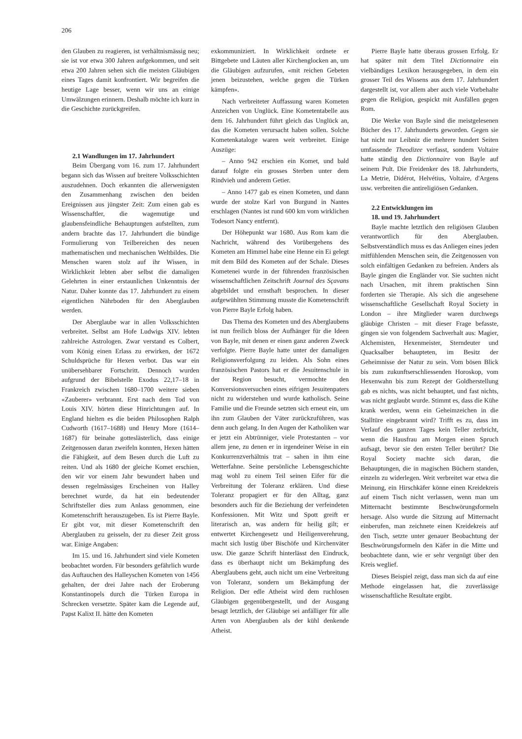206
den Glauben zu reagieren, ist verhältnismässig neu; sie ist vor etwa 300 Jahren aufgekommen, und seit etwa 200 Jahren sehen sich die meisten Gläubigen eines Tages damit konfrontiert. Wir begreifen die heutige Lage besser, wenn wir uns an einige Umwälzungen erinnern. Deshalb möchte ich kurz in die Geschichte zurückgreifen.
2.1 Wandlungen im 17. Jahrhundert
Beim Übergang vom 16. zum 17. Jahrhundert begann sich das Wissen auf breitere Volksschichten auszudehnen. Doch erkannten die allerwenigsten den Zusammenhang zwischen den beiden Ereignissen aus jüngster Zeit: Zum einen gab es Wissenschaftler, die wagemutige und glaubensfeindliche Behauptungen aufstellten, zum andern brachte das 17. Jahrhundert die bündige Formulierung von Teilbereichen des neuen mathematischen und mechanischen Weltbildes. Die Menschen waren stolz auf ihr Wissen, in Wirklichkeit lebten aber selbst die damaligen Gelehrten in einer erstaunlichen Unkenntnis der Natur. Daher konnte das 17. Jahrhundert zu einem eigentlichen Nährboden für den Aberglauben werden.
Der Aberglaube war in allen Volksschichten verbreitet. Selbst am Hofe Ludwigs XIV. lebten zahlreiche Astrologen. Zwar verstand es Colbert, vom König einen Erlass zu erwirken, der 1672 Schuldsprüche für Hexen verbot. Das war ein unübersehbarer Fortschritt. Dennoch wurden aufgrund der Bibelstelle Exodus 22,17–18 in Frankreich zwischen 1680–1700 weitere sieben «Zauberer» verbrannt. Erst nach dem Tod von Louis XIV. hörten diese Hinrichtungen auf. In England hielten es die beiden Philosophen Ralph Cudworth (1617–1688) und Henry More (1614–1687) für beinahe gotteslästerlich, dass einige Zeitgenossen daran zweifeln konnten, Hexen hätten die Fähigkeit, auf dem Besen durch die Luft zu reiten. Und als 1680 der gleiche Komet erschien, den wir vor einem Jahr bewundert haben und dessen regelmässiges Erscheinen von Halley berechnet wurde, da hat ein bedeutender Schriftsteller dies zum Anlass genommen, eine Kometenschrift herauszugeben. Es ist Pierre Bayle. Er gibt vor, mit dieser Kometenschrift den Aberglauben zu geisseln, der zu dieser Zeit gross war. Einige Angaben:
Im 15. und 16. Jahrhundert sind viele Kometen beobachtet worden. Für besonders gefährlich wurde das Auftauchen des Halleyschen Kometen von 1456 gehalten, der drei Jahre nach der Eroberung Konstantinopels durch die Türken Europa in Schrecken versetzte. Später kam die Legende auf, Papst Kalixt II. hätte den Kometen
exkommuniziert. In Wirklichkeit ordnete er Bittgebete und Läuten aller Kirchenglocken an, um die Gläubigen aufzurufen, «mit reichen Gebeten jenen beizustehen, welche gegen die Türken kämpfen».
Nach verbreiteter Auffassung waren Kometen Anzeichen von Unglück. Eine Kometentabelle aus dem 16. Jahrhundert führt gleich das Unglück an, das die Kometen verursacht haben sollen. Solche Kometenkataloge waren weit verbreitet. Einige Auszüge:
– Anno 942 erschien ein Komet, und bald darauf folgte ein grosses Sterben unter dem Rindvieh und anderem Getier.
– Anno 1477 gab es einen Kometen, und dann wurde der stolze Karl von Burgund in Nantes erschlagen (Nantes ist rund 600 km vom wirklichen Todesort Nancy entfernt).
Der Höhepunkt war 1680. Aus Rom kam die Nachricht, während des Vorübergehens des Kometen am Himmel habe eine Henne ein Ei gelegt mit dem Bild des Kometen auf der Schale. Dieses Kometenei wurde in der führenden französischen wissenschaftlichen Zeitschrift Journal des Sçavans abgebildet und ernsthaft besprochen. In dieser aufgewühlten Stimmung musste die Kometenschrift von Pierre Bayle Erfolg haben.
Das Thema des Kometen und des Aberglaubens ist nun freilich bloss der Aufhänger für die Ideen von Bayle, mit denen er einen ganz anderen Zweck verfolgte. Pierre Bayle hatte unter der damaligen Religionsverfolgung zu leiden. Als Sohn eines französischen Pastors hat er die Jesuitenschule in der Region besucht, vermochte den Konversionsversuchen eines eifrigen Jesuitenpaters nicht zu widerstehen und wurde katholisch. Seine Familie und die Freunde setzten sich erneut ein, um ihn zum Glauben der Väter zurückzuführen, was denn auch gelang. In den Augen der Katholiken war er jetzt ein Abtrünniger, viele Protestanten – vor allem jene, zu denen er in irgendeiner Weise in ein Konkurrenzverhältnis trat – sahen in ihm eine Wetterfahne. Seine persönliche Lebensgeschichte mag wohl zu einem Teil seinen Eifer für die Verbreitung der Toleranz erklären. Und diese Toleranz propagiert er für den Alltag, ganz besonders auch für die Beziehung der verfeindeten Konfessionen. Mit Witz und Spott greift er literarisch an, was andern für heilig gilt; er entwertet Kirchengesetz und Heiligenverehrung, macht sich lustig über Bischöfe und Kirchenväter usw. Die ganze Schrift hinterlässt den Eindruck, dass es überhaupt nicht um Bekämpfung des Aberglaubens geht, auch nicht um eine Verbreitung von Toleranz, sondern um Bekämpfung der Religion. Der edle Atheist wird dem ruchlosen Gläubigen gegenübergestellt, und der Ausgang besagt letztlich, der Gläubige sei anfälliger für alle Arten von Aberglauben als der kühl denkende Atheist.
Pierre Bayle hatte überaus grossen Erfolg. Er hat später mit dem Titel Dictionnaire ein vielbändiges Lexikon herausgegeben, in dem ein grosser Teil des Wissens aus dem 17. Jahrhundert dargestellt ist, vor allem aber auch viele Vorbehalte gegen die Religion, gespickt mit Ausfällen gegen Rom.
Die Werke von Bayle sind die meistgelesenen Bücher des 17. Jahrhunderts geworden. Gegen sie hat nicht nur Leibniz die mehrere hundert Seiten umfassende Theodizee verfasst, sondern Voltaire hatte ständig den Dictionnaire von Bayle auf seinem Pult. Die Freidenker des 18. Jahrhunderts, La Metrie, Didérot, Helvétius, Voltaire, d'Argens usw. verbreiten die antireligiösen Gedanken.
2.2 Entwicklungen im
18. und 19. Jahrhundert
Bayle machte letztlich den religiösen Glauben verantwortlich für den Aberglauben. Selbstverständlich muss es das Anliegen eines jeden mitfühlenden Menschen sein, die Zeitgenossen von solch einfältigen Gedanken zu befreien. Anders als Bayle gingen die Engländer vor. Sie suchten nicht nach Ursachen, mit ihrem praktischen Sinn forderten sie Therapie. Als sich die angesehene wissenschaftliche Gesellschaft Royal Society in London – ihre Mitglieder waren durchwegs gläubige Christen – mit dieser Frage befasste, gingen sie von folgendem Sachverhalt aus: Magier, Alchemisten, Hexenmeister, Sterndeuter und Quacksalber behaupteten, im Besitz der Geheimnisse der Natur zu sein. Vom bösen Blick bis zum zukunftserschliessenden Horoskop, vom Hexenwahn bis zum Rezept der Goldherstellung gab es nichts, was nicht behauptet, und fast nichts, was nicht geglaubt wurde. Stimmt es, dass die Kühe krank werden, wenn ein Geheimzeichen in die Stalltüre eingebrannt wird? Trifft es zu, dass im Verlauf des ganzen Tages kein Teller zerbricht, wenn die Hausfrau am Morgen einen Spruch aufsagt, bevor sie den ersten Teller berührt? Die Royal Society machte sich daran, die Behauptungen, die in magischen Büchern standen, einzeln zu widerlegen. Weit verbreitet war etwa die Meinung, ein Hirschkäfer könne einen Kreidekreis auf einem Tisch nicht verlassen, wenn man um Mitternacht bestimmte Beschwörungsformeln hersage. Also wurde die Sitzung auf Mitternacht einberufen, man zeichnete einen Kreidekreis auf den Tisch, setzte unter genauer Beobachtung der Beschwörungsformeln den Käfer in die Mitte und beobachtete dann, wie er sehr vergnügt über den Kreis weglief.
Dieses Beispiel zeigt, dass man sich da auf eine Methode eingelassen hat, die zuverlässige wissenschaftliche Resultate ergibt.